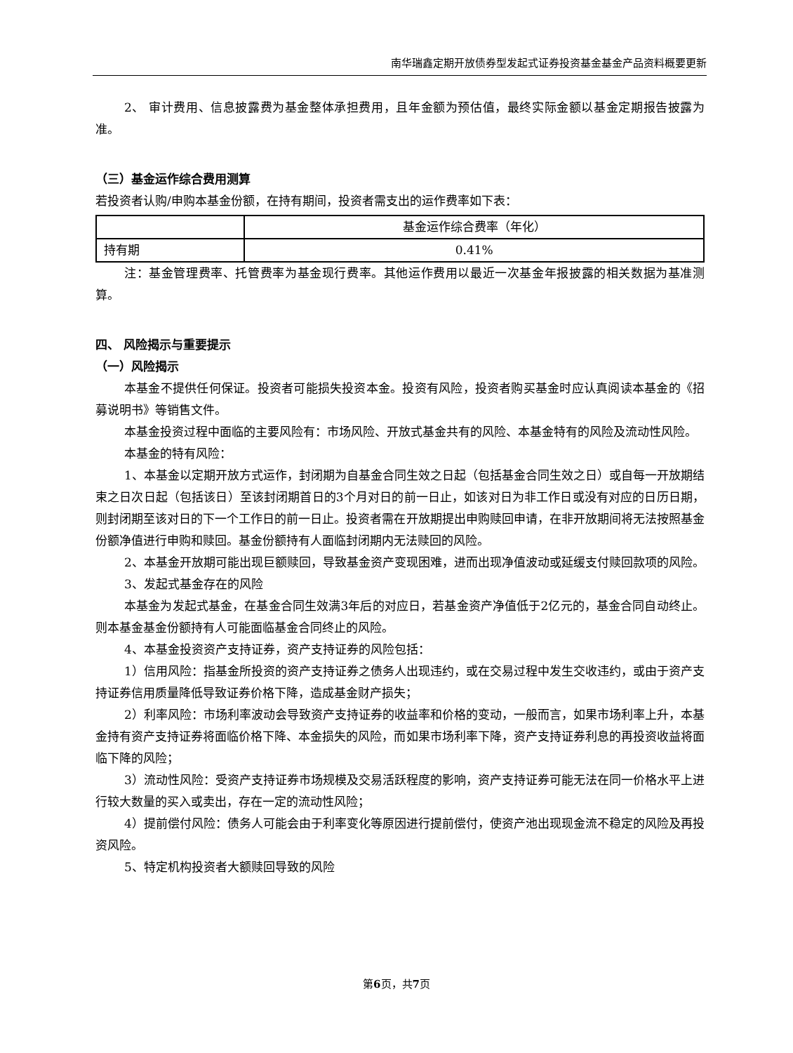南华瑞鑫定期开放债券型发起式证券投资基金基金产品资料概要更新
2、 审计费用、信息披露费为基金整体承担费用，且年金额为预估值，最终实际金额以基金定期报告披露为准。
（三）基金运作综合费用测算
若投资者认购/申购本基金份额，在持有期间，投资者需支出的运作费率如下表：
| | 基金运作综合费率（年化） |
| --- | --- |
| 持有期 | 0.41% |
注：基金管理费率、托管费率为基金现行费率。其他运作费用以最近一次基金年报披露的相关数据为基准测算。
四、 风险揭示与重要提示
（一）风险揭示
本基金不提供任何保证。投资者可能损失投资本金。投资有风险，投资者购买基金时应认真阅读本基金的《招募说明书》等销售文件。
本基金投资过程中面临的主要风险有：市场风险、开放式基金共有的风险、本基金特有的风险及流动性风险。
本基金的特有风险：
1、本基金以定期开放方式运作，封闭期为自基金合同生效之日起（包括基金合同生效之日）或自每一开放期结束之日次日起（包括该日）至该封闭期首日的3个月对日的前一日止，如该对日为非工作日或没有对应的日历日期，则封闭期至该对日的下一个工作日的前一日止。投资者需在开放期提出申购赎回申请，在非开放期间将无法按照基金份额净值进行申购和赎回。基金份额持有人面临封闭期内无法赎回的风险。
2、本基金开放期可能出现巨额赎回，导致基金资产变现困难，进而出现净值波动或延缓支付赎回款项的风险。
3、发起式基金存在的风险
本基金为发起式基金，在基金合同生效满3年后的对应日，若基金资产净值低于2亿元的，基金合同自动终止。则本基金基金份额持有人可能面临基金合同终止的风险。
4、本基金投资资产支持证券，资产支持证券的风险包括：
1）信用风险：指基金所投资的资产支持证券之债务人出现违约，或在交易过程中发生交收违约，或由于资产支持证券信用质量降低导致证券价格下降，造成基金财产损失；
2）利率风险：市场利率波动会导致资产支持证券的收益率和价格的变动，一般而言，如果市场利率上升，本基金持有资产支持证券将面临价格下降、本金损失的风险，而如果市场利率下降，资产支持证券利息的再投资收益将面临下降的风险；
3）流动性风险：受资产支持证券市场规模及交易活跃程度的影响，资产支持证券可能无法在同一价格水平上进行较大数量的买入或卖出，存在一定的流动性风险；
4）提前偿付风险：债务人可能会由于利率变化等原因进行提前偿付，使资产池出现现金流不稳定的风险及再投资风险。
5、特定机构投资者大额赎回导致的风险
第6页，共7页